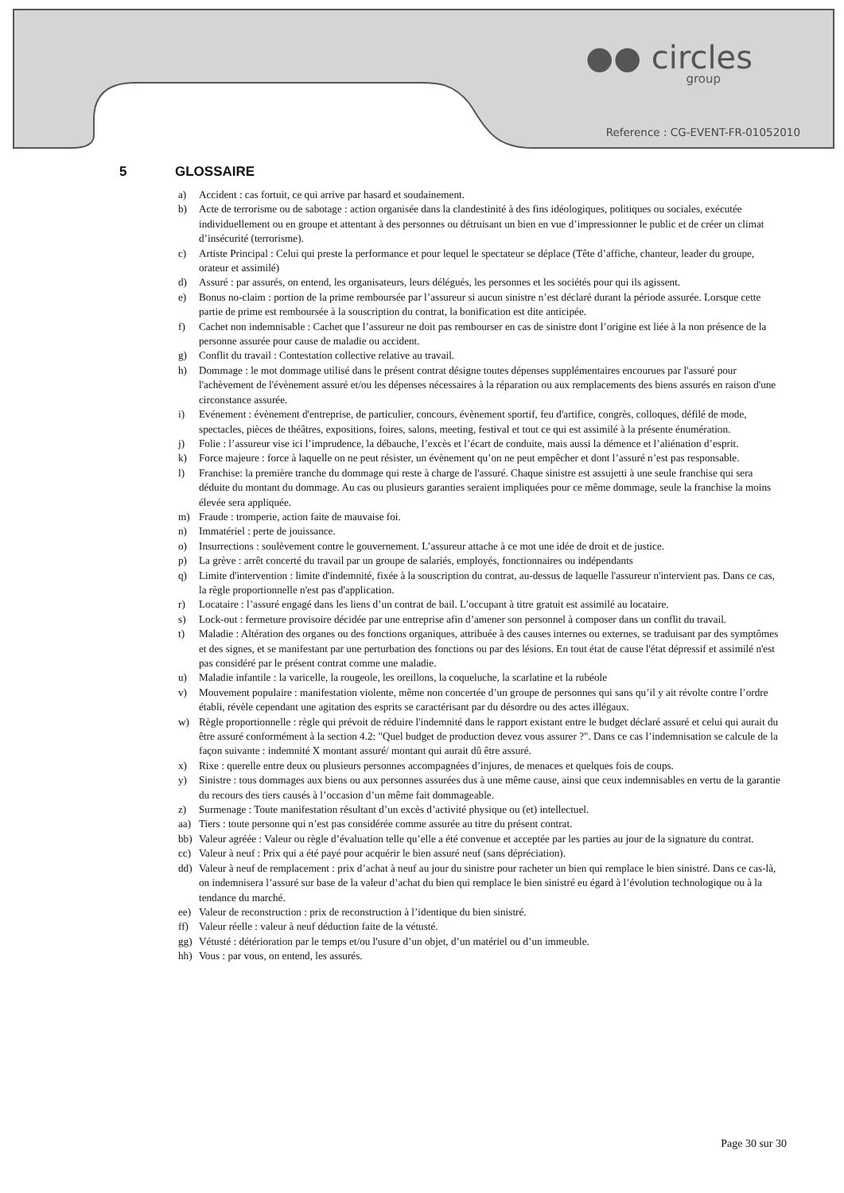●● circles
group
Reference : CG-EVENT-FR-01052010
5 GLOSSAIRE
a) Accident : cas fortuit, ce qui arrive par hasard et soudainement.
b) Acte de terrorisme ou de sabotage : action organisée dans la clandestinité à des fins idéologiques, politiques ou sociales, exécutée individuellement ou en groupe et attentant à des personnes ou détruisant un bien en vue d’impressionner le public et de créer un climat d’insécurité (terrorisme).
c) Artiste Principal : Celui qui preste la performance et pour lequel le spectateur se déplace (Tête d’affiche, chanteur, leader du groupe, orateur et assimilé)
d) Assuré : par assurés, on entend, les organisateurs, leurs délégués, les personnes et les sociétés pour qui ils agissent.
e) Bonus no-claim : portion de la prime remboursée par l’assureur si aucun sinistre n’est déclaré durant la période assurée. Lorsque cette partie de prime est remboursée à la souscription du contrat, la bonification est dite anticipée.
f) Cachet non indemnisable : Cachet que l’assureur ne doit pas rembourser en cas de sinistre dont l’origine est liée à la non présence de la personne assurée pour cause de maladie ou accident.
g) Conflit du travail : Contestation collective relative au travail.
h) Dommage : le mot dommage utilisé dans le présent contrat désigne toutes dépenses supplémentaires encourues par l'assuré pour l'achèvement de l'évènement assuré et/ou les dépenses nécessaires à la réparation ou aux remplacements des biens assurés en raison d'une circonstance assurée.
i) Evénement : évènement d'entreprise, de particulier, concours, évènement sportif, feu d'artifice, congrès, colloques, défilé de mode, spectacles, pièces de théâtres, expositions, foires, salons, meeting, festival et tout ce qui est assimilé à la présente énumération.
j) Folie : l’assureur vise ici l’imprudence, la débauche, l’excès et l’écart de conduite, mais aussi la démence et l’aliénation d’esprit.
k) Force majeure : force à laquelle on ne peut résister, un évènement qu’on ne peut empêcher et dont l’assuré n’est pas responsable.
l) Franchise: la première tranche du dommage qui reste à charge de l'assuré. Chaque sinistre est assujetti à une seule franchise qui sera déduite du montant du dommage. Au cas ou plusieurs garanties seraient impliquées pour ce même dommage, seule la franchise la moins élevée sera appliquée.
m) Fraude : tromperie, action faite de mauvaise foi.
n) Immatériel : perte de jouissance.
o) Insurrections : soulèvement contre le gouvernement. L’assureur attache à ce mot une idée de droit et de justice.
p) La grève : arrêt concerté du travail par un groupe de salariés, employés, fonctionnaires ou indépendants
q) Limite d'intervention : limite d'indemnité, fixée à la souscription du contrat, au-dessus de laquelle l'assureur n'intervient pas. Dans ce cas, la règle proportionnelle n'est pas d'application.
r) Locataire : l’assuré engagé dans les liens d’un contrat de bail. L’occupant à titre gratuit est assimilé au locataire.
s) Lock-out : fermeture provisoire décidée par une entreprise afin d’amener son personnel à composer dans un conflit du travail.
t) Maladie : Altération des organes ou des fonctions organiques, attribuée à des causes internes ou externes, se traduisant par des symptômes et des signes, et se manifestant par une perturbation des fonctions ou par des lésions. En tout état de cause l'état dépressif et assimilé n'est pas considéré par le présent contrat comme une maladie.
u) Maladie infantile : la varicelle, la rougeole, les oreillons, la coqueluche, la scarlatine et la rubéole
v) Mouvement populaire : manifestation violente, même non concertée d’un groupe de personnes qui sans qu’il y ait révolte contre l’ordre établi, révèle cependant une agitation des esprits se caractérisant par du désordre ou des actes illégaux.
w) Règle proportionnelle : règle qui prévoit de réduire l'indemnité dans le rapport existant entre le budget déclaré assuré et celui qui aurait du être assuré conformément à la section 4.2: "Quel budget de production devez vous assurer ?". Dans ce cas l’indemnisation se calcule de la façon suivante : indemnité X montant assuré/ montant qui aurait dû être assuré.
x) Rixe : querelle entre deux ou plusieurs personnes accompagnées d’injures, de menaces et quelques fois de coups.
y) Sinistre : tous dommages aux biens ou aux personnes assurées dus à une même cause, ainsi que ceux indemnisables en vertu de la garantie du recours des tiers causés à l’occasion d’un même fait dommageable.
z) Surmenage : Toute manifestation résultant d’un excès d’activité physique ou (et) intellectuel.
aa) Tiers : toute personne qui n’est pas considérée comme assurée au titre du présent contrat.
bb) Valeur agréée : Valeur ou règle d’évaluation telle qu’elle a été convenue et acceptée par les parties au jour de la signature du contrat.
cc) Valeur à neuf : Prix qui a été payé pour acquérir le bien assuré neuf (sans dépréciation).
dd) Valeur à neuf de remplacement : prix d’achat à neuf au jour du sinistre pour racheter un bien qui remplace le bien sinistré. Dans ce cas-là, on indemnisera l’assuré sur base de la valeur d’achat du bien qui remplace le bien sinistré eu égard à l’évolution technologique ou à la tendance du marché.
ee) Valeur de reconstruction : prix de reconstruction à l’identique du bien sinistré.
ff) Valeur réelle : valeur à neuf déduction faite de la vétusté.
gg) Vétusté : détérioration par le temps et/ou l'usure d’un objet, d’un matériel ou d’un immeuble.
hh) Vous : par vous, on entend, les assurés.
Page 30 sur 30